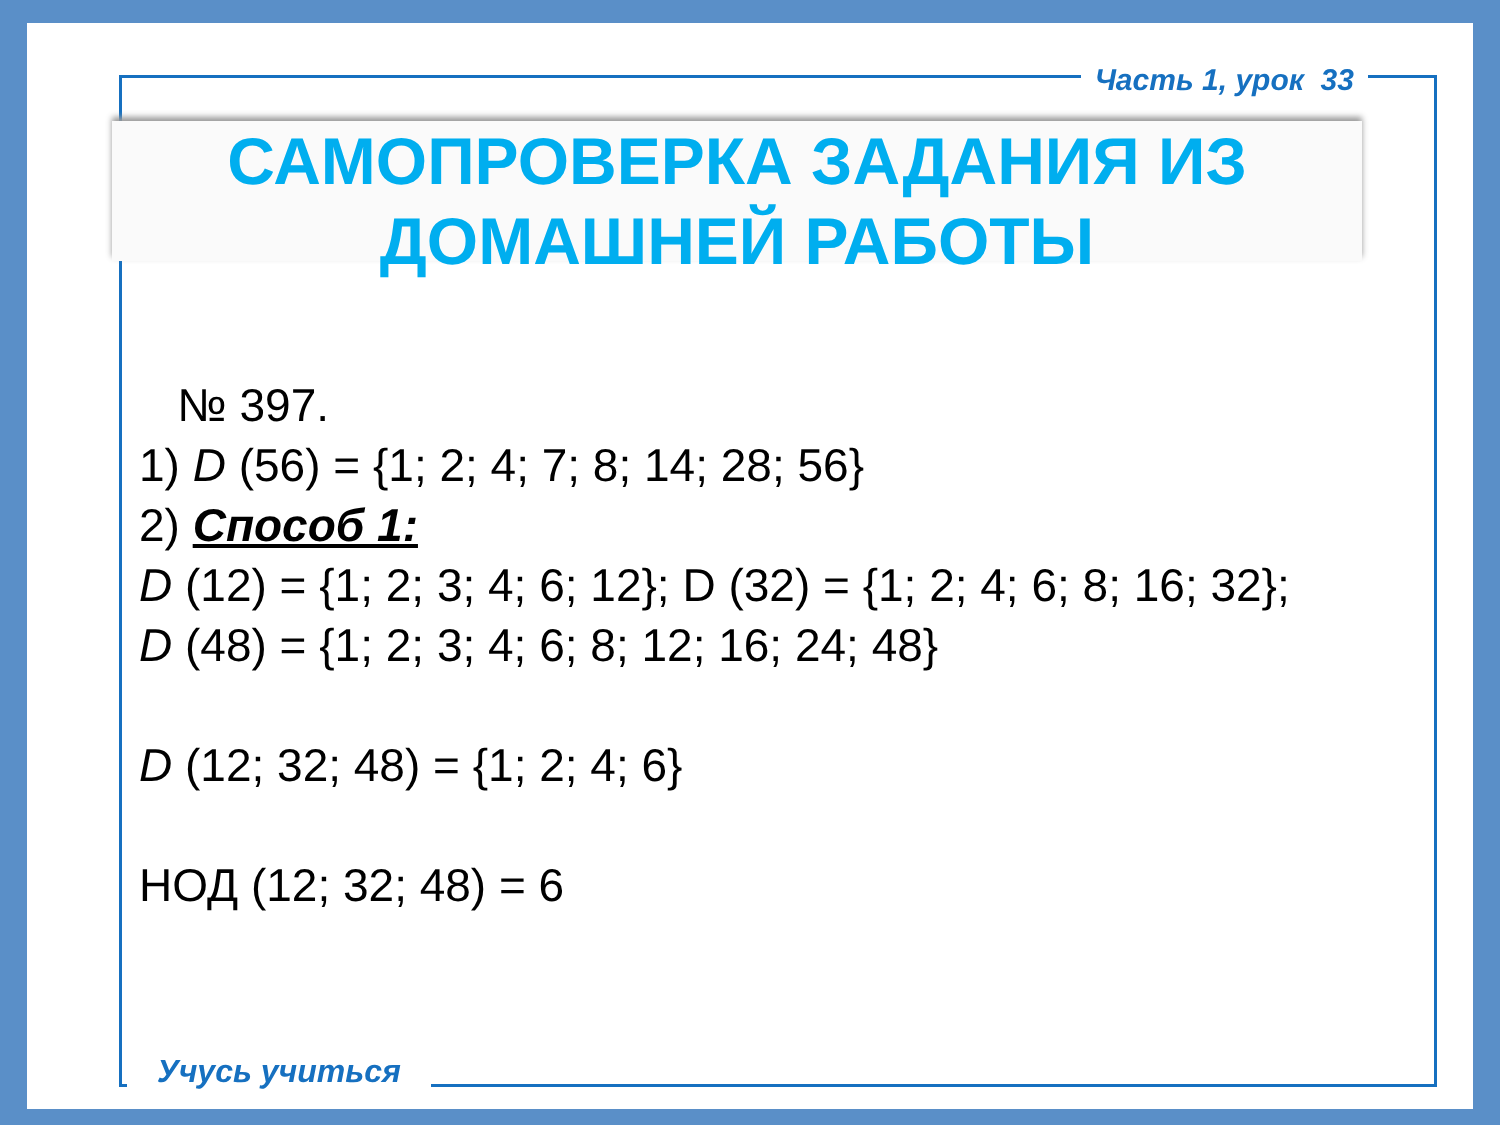Часть 1, урок 33
САМОПРОВЕРКА ЗАДАНИЯ ИЗ
ДОМАШНЕЙ РАБОТЫ
№ 397.
1) D (56) = {1; 2; 4; 7; 8; 14; 28; 56}
2) Способ 1:
D (12) = {1; 2; 3; 4; 6; 12}; D (32) = {1; 2; 4; 6; 8; 16; 32};
D (48) = {1; 2; 3; 4; 6; 8; 12; 16; 24; 48}
D (12; 32; 48) = {1; 2; 4; 6}
НОД (12; 32; 48) = 6
Учусь учиться